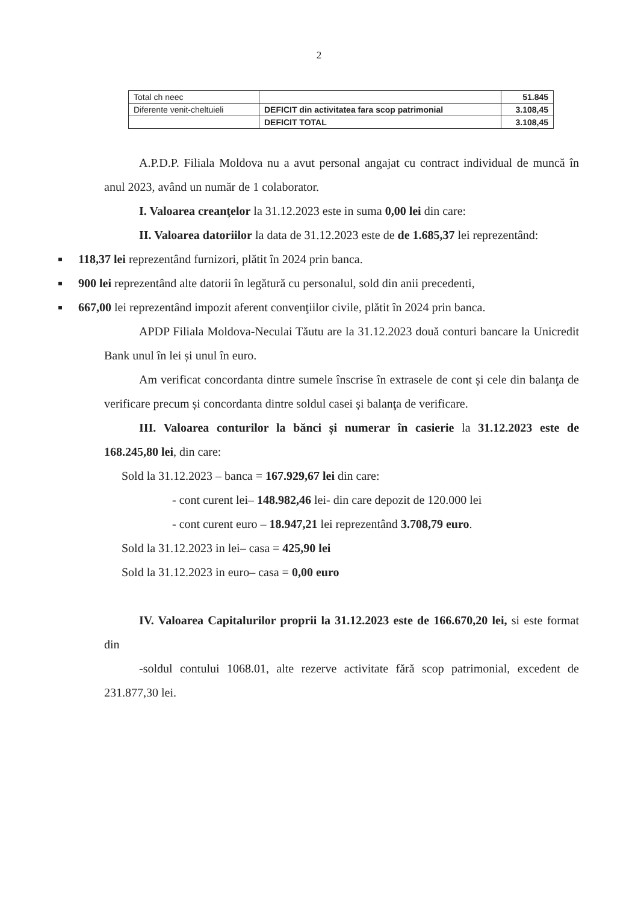2
| Total ch neec | | 51.845 |
| Diferente venit-cheltuieli | DEFICIT din activitatea fara scop patrimonial | 3.108,45 |
| | DEFICIT TOTAL | 3.108,45 |
A.P.D.P. Filiala Moldova nu a avut personal angajat cu contract individual de muncă în anul 2023, având un număr de 1 colaborator.
I. Valoarea creanţelor la 31.12.2023 este in suma 0,00 lei din care:
II. Valoarea datoriilor la data de 31.12.2023 este de de 1.685,37 lei reprezentând:
118,37 lei reprezentând furnizori, plătit în 2024 prin banca.
900 lei reprezentând alte datorii în legătură cu personalul, sold din anii precedenti,
667,00 lei reprezentând impozit aferent convenţiilor civile, plătit în 2024 prin banca.
APDP Filiala Moldova-Neculai Tăutu are la 31.12.2023 două conturi bancare la Unicredit Bank unul în lei și unul în euro.
Am verificat concordanta dintre sumele înscrise în extrasele de cont și cele din balanţa de verificare precum și concordanta dintre soldul casei și balanţa de verificare.
III. Valoarea conturilor la bănci și numerar în casierie la 31.12.2023 este de 168.245,80 lei, din care:
Sold la 31.12.2023 – banca = 167.929,67 lei din care:
- cont curent lei– 148.982,46 lei- din care depozit de 120.000 lei
- cont curent euro – 18.947,21 lei reprezentând 3.708,79 euro.
Sold la 31.12.2023 in lei– casa = 425,90 lei
Sold la 31.12.2023 in euro– casa = 0,00 euro
IV. Valoarea Capitalurilor proprii la 31.12.2023 este de 166.670,20 lei, si este format din
-soldul contului 1068.01, alte rezerve activitate fără scop patrimonial, excedent de 231.877,30 lei.